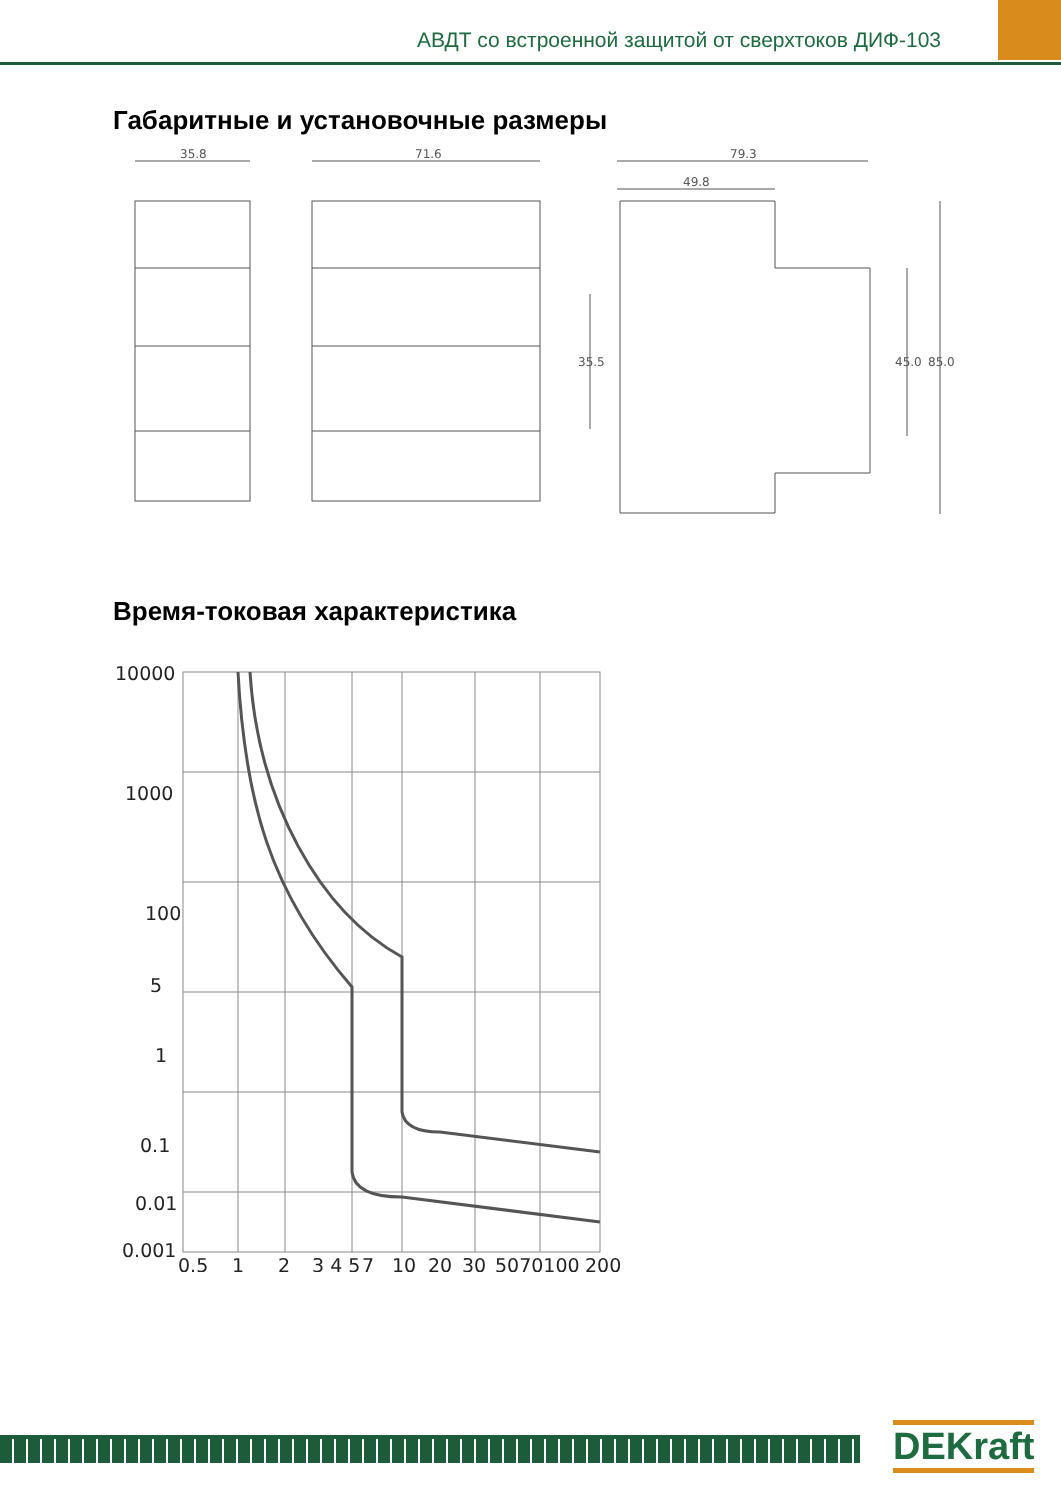АВДТ со встроенной защитой от сверхтоков ДИФ-103
Габаритные и установочные размеры
35.8
71.6
79.3
49.8
35.5
45.0
85.0
Время-токовая характеристика
10000
1000
100
5
1
0.1
0.01
0.001
0.5
1
2
3 4 5
7
10
20
30
5070100
200
DEKraft